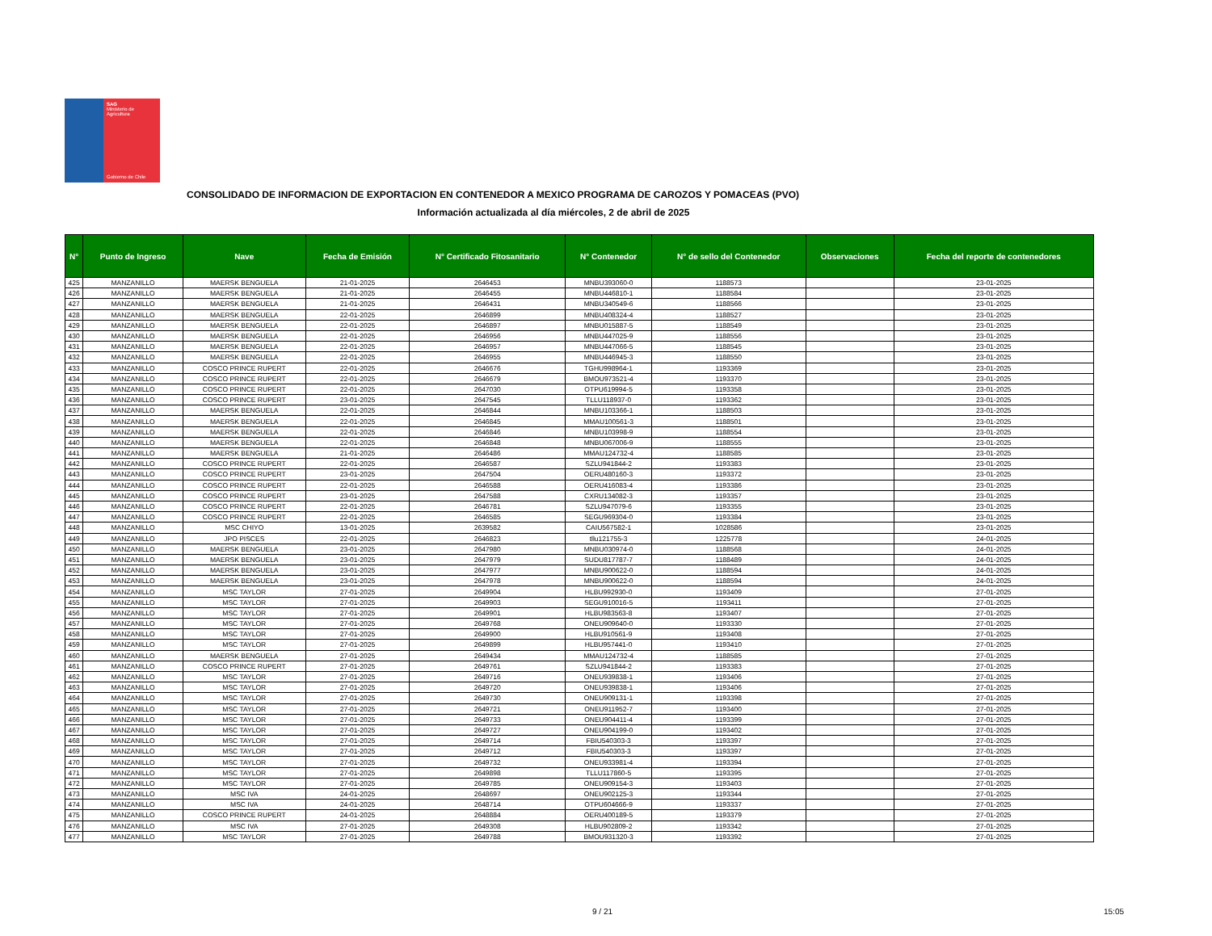SAG
Ministerio de
Agricultura
Gobierno de Chile
CONSOLIDADO DE INFORMACION DE EXPORTACION EN CONTENEDOR A MEXICO PROGRAMA DE CAROZOS Y POMACEAS (PVO)
Información actualizada al día miércoles, 2 de abril de 2025
| N° | Punto de Ingreso | Nave | Fecha de Emisión | N° Certificado Fitosanitario | N° Contenedor | N° de sello del Contenedor | Observaciones | Fecha del reporte de contenedores |
| --- | --- | --- | --- | --- | --- | --- | --- | --- |
| 425 | MANZANILLO | MAERSK BENGUELA | 21-01-2025 | 2646453 | MNBU393060-0 | 1188573 | | 23-01-2025 |
| 426 | MANZANILLO | MAERSK BENGUELA | 21-01-2025 | 2646455 | MNBU446810-1 | 1188584 | | 23-01-2025 |
| 427 | MANZANILLO | MAERSK BENGUELA | 21-01-2025 | 2646431 | MNBU340549-6 | 1188566 | | 23-01-2025 |
| 428 | MANZANILLO | MAERSK BENGUELA | 22-01-2025 | 2646899 | MNBU408324-4 | 1188527 | | 23-01-2025 |
| 429 | MANZANILLO | MAERSK BENGUELA | 22-01-2025 | 2646897 | MNBU015887-5 | 1188549 | | 23-01-2025 |
| 430 | MANZANILLO | MAERSK BENGUELA | 22-01-2025 | 2646956 | MNBU447025-9 | 1188556 | | 23-01-2025 |
| 431 | MANZANILLO | MAERSK BENGUELA | 22-01-2025 | 2646957 | MNBU447066-5 | 1188545 | | 23-01-2025 |
| 432 | MANZANILLO | MAERSK BENGUELA | 22-01-2025 | 2646955 | MNBU446945-3 | 1188550 | | 23-01-2025 |
| 433 | MANZANILLO | COSCO PRINCE RUPERT | 22-01-2025 | 2646676 | TGHU998964-1 | 1193369 | | 23-01-2025 |
| 434 | MANZANILLO | COSCO PRINCE RUPERT | 22-01-2025 | 2646679 | BMOU973521-4 | 1193370 | | 23-01-2025 |
| 435 | MANZANILLO | COSCO PRINCE RUPERT | 22-01-2025 | 2647030 | OTPU619994-5 | 1193358 | | 23-01-2025 |
| 436 | MANZANILLO | COSCO PRINCE RUPERT | 23-01-2025 | 2647545 | TLLU118937-0 | 1193362 | | 23-01-2025 |
| 437 | MANZANILLO | MAERSK BENGUELA | 22-01-2025 | 2646844 | MNBU103366-1 | 1188503 | | 23-01-2025 |
| 438 | MANZANILLO | MAERSK BENGUELA | 22-01-2025 | 2646845 | MMAU100561-3 | 1188501 | | 23-01-2025 |
| 439 | MANZANILLO | MAERSK BENGUELA | 22-01-2025 | 2646846 | MNBU103998-9 | 1188554 | | 23-01-2025 |
| 440 | MANZANILLO | MAERSK BENGUELA | 22-01-2025 | 2646848 | MNBU067006-9 | 1188555 | | 23-01-2025 |
| 441 | MANZANILLO | MAERSK BENGUELA | 21-01-2025 | 2646486 | MMAU124732-4 | 1188585 | | 23-01-2025 |
| 442 | MANZANILLO | COSCO PRINCE RUPERT | 22-01-2025 | 2646587 | SZLU941844-2 | 1193383 | | 23-01-2025 |
| 443 | MANZANILLO | COSCO PRINCE RUPERT | 23-01-2025 | 2647504 | OERU480160-3 | 1193372 | | 23-01-2025 |
| 444 | MANZANILLO | COSCO PRINCE RUPERT | 22-01-2025 | 2646588 | OERU416083-4 | 1193386 | | 23-01-2025 |
| 445 | MANZANILLO | COSCO PRINCE RUPERT | 23-01-2025 | 2647588 | CXRU134082-3 | 1193357 | | 23-01-2025 |
| 446 | MANZANILLO | COSCO PRINCE RUPERT | 22-01-2025 | 2646781 | SZLU947079-6 | 1193355 | | 23-01-2025 |
| 447 | MANZANILLO | COSCO PRINCE RUPERT | 22-01-2025 | 2646585 | SEGU969304-0 | 1193384 | | 23-01-2025 |
| 448 | MANZANILLO | MSC CHIYO | 13-01-2025 | 2639582 | CAIU567582-1 | 1028586 | | 23-01-2025 |
| 449 | MANZANILLO | JPO PISCES | 22-01-2025 | 2646823 | tllu121755-3 | 1225778 | | 24-01-2025 |
| 450 | MANZANILLO | MAERSK BENGUELA | 23-01-2025 | 2647980 | MNBU030974-0 | 1188568 | | 24-01-2025 |
| 451 | MANZANILLO | MAERSK BENGUELA | 23-01-2025 | 2647979 | SUDU817787-7 | 1188489 | | 24-01-2025 |
| 452 | MANZANILLO | MAERSK BENGUELA | 23-01-2025 | 2647977 | MNBU900622-0 | 1188594 | | 24-01-2025 |
| 453 | MANZANILLO | MAERSK BENGUELA | 23-01-2025 | 2647978 | MNBU900622-0 | 1188594 | | 24-01-2025 |
| 454 | MANZANILLO | MSC TAYLOR | 27-01-2025 | 2649904 | HLBU992930-0 | 1193409 | | 27-01-2025 |
| 455 | MANZANILLO | MSC TAYLOR | 27-01-2025 | 2649903 | SEGU910016-5 | 1193411 | | 27-01-2025 |
| 456 | MANZANILLO | MSC TAYLOR | 27-01-2025 | 2649901 | HLBU983563-8 | 1193407 | | 27-01-2025 |
| 457 | MANZANILLO | MSC TAYLOR | 27-01-2025 | 2649768 | ONEU909640-0 | 1193330 | | 27-01-2025 |
| 458 | MANZANILLO | MSC TAYLOR | 27-01-2025 | 2649900 | HLBU910561-9 | 1193408 | | 27-01-2025 |
| 459 | MANZANILLO | MSC TAYLOR | 27-01-2025 | 2649899 | HLBU957441-0 | 1193410 | | 27-01-2025 |
| 460 | MANZANILLO | MAERSK BENGUELA | 27-01-2025 | 2649434 | MMAU124732-4 | 1188585 | | 27-01-2025 |
| 461 | MANZANILLO | COSCO PRINCE RUPERT | 27-01-2025 | 2649761 | SZLU941844-2 | 1193383 | | 27-01-2025 |
| 462 | MANZANILLO | MSC TAYLOR | 27-01-2025 | 2649716 | ONEU939838-1 | 1193406 | | 27-01-2025 |
| 463 | MANZANILLO | MSC TAYLOR | 27-01-2025 | 2649720 | ONEU939838-1 | 1193406 | | 27-01-2025 |
| 464 | MANZANILLO | MSC TAYLOR | 27-01-2025 | 2649730 | ONEU909131-1 | 1193398 | | 27-01-2025 |
| 465 | MANZANILLO | MSC TAYLOR | 27-01-2025 | 2649721 | ONEU911952-7 | 1193400 | | 27-01-2025 |
| 466 | MANZANILLO | MSC TAYLOR | 27-01-2025 | 2649733 | ONEU904411-4 | 1193399 | | 27-01-2025 |
| 467 | MANZANILLO | MSC TAYLOR | 27-01-2025 | 2649727 | ONEU904199-0 | 1193402 | | 27-01-2025 |
| 468 | MANZANILLO | MSC TAYLOR | 27-01-2025 | 2649714 | FBIU540303-3 | 1193397 | | 27-01-2025 |
| 469 | MANZANILLO | MSC TAYLOR | 27-01-2025 | 2649712 | FBIU540303-3 | 1193397 | | 27-01-2025 |
| 470 | MANZANILLO | MSC TAYLOR | 27-01-2025 | 2649732 | ONEU933981-4 | 1193394 | | 27-01-2025 |
| 471 | MANZANILLO | MSC TAYLOR | 27-01-2025 | 2649898 | TLLU117860-5 | 1193395 | | 27-01-2025 |
| 472 | MANZANILLO | MSC TAYLOR | 27-01-2025 | 2649785 | ONEU909154-3 | 1193403 | | 27-01-2025 |
| 473 | MANZANILLO | MSC IVA | 24-01-2025 | 2648697 | ONEU902125-3 | 1193344 | | 27-01-2025 |
| 474 | MANZANILLO | MSC IVA | 24-01-2025 | 2648714 | OTPU604666-9 | 1193337 | | 27-01-2025 |
| 475 | MANZANILLO | COSCO PRINCE RUPERT | 24-01-2025 | 2648884 | OERU400189-5 | 1193379 | | 27-01-2025 |
| 476 | MANZANILLO | MSC IVA | 27-01-2025 | 2649308 | HLBU902809-2 | 1193342 | | 27-01-2025 |
| 477 | MANZANILLO | MSC TAYLOR | 27-01-2025 | 2649788 | BMOU931320-3 | 1193392 | | 27-01-2025 |
9 / 21 15:05